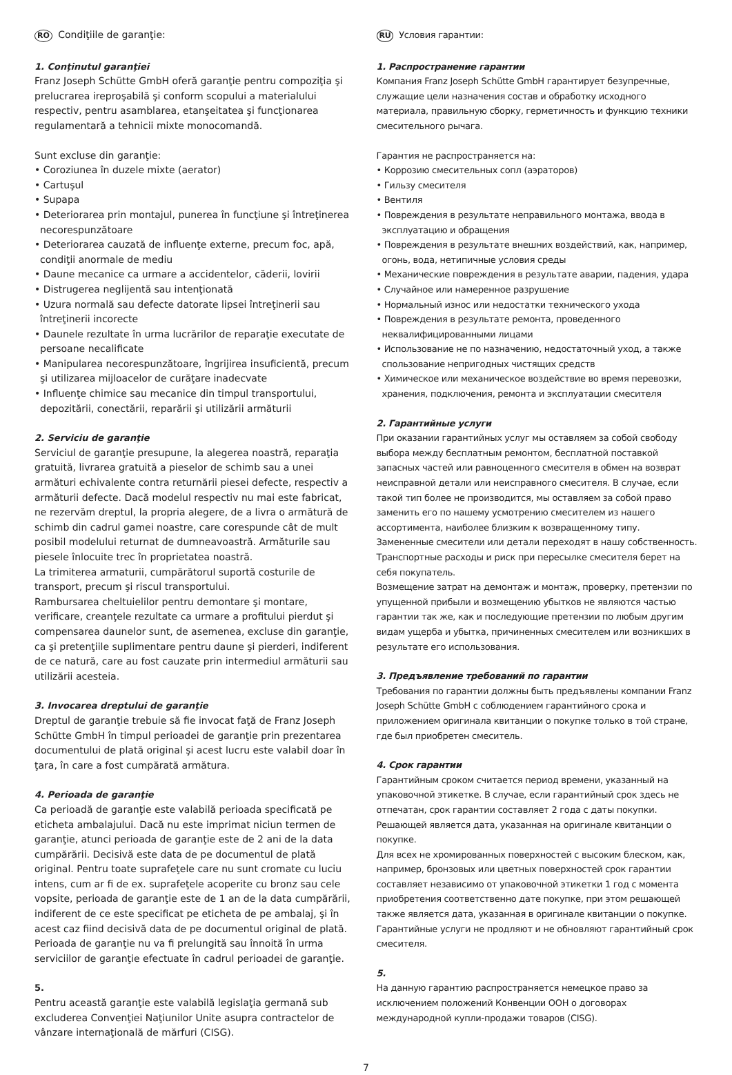RO Condiţiile de garanţie:
1. Conţinutul garanţiei
Franz Joseph Schütte GmbH oferă garanţie pentru compoziţia şi prelucrarea ireproşabilă şi conform scopului a materialului respectiv, pentru asamblarea, etanşeitatea şi funcţionarea regulamentară a tehnicii mixte monocomandă.
Sunt excluse din garanţie:
• Coroziunea în duzele mixte (aerator)
• Cartuşul
• Supapa
• Deteriorarea prin montajul, punerea în funcţiune şi întreţinerea necorespunzătoare
• Deteriorarea cauzată de influenţe externe, precum foc, apă, condiţii anormale de mediu
• Daune mecanice ca urmare a accidentelor, căderii, lovirii
• Distrugerea neglijentă sau intenţionată
• Uzura normală sau defecte datorate lipsei întreţinerii sau întreţinerii incorecte
• Daunele rezultate în urma lucrărilor de reparaţie executate de persoane necalificate
• Manipularea necorespunzătoare, îngrijirea insuficientă, precum şi utilizarea mijloacelor de curăţare inadecvate
• Influenţe chimice sau mecanice din timpul transportului, depozitării, conectării, reparării şi utilizării armăturii
2. Serviciu de garanţie
Serviciul de garanţie presupune, la alegerea noastră, reparaţia gratuită, livrarea gratuită a pieselor de schimb sau a unei armături echivalente contra returnării piesei defecte, respectiv a armăturii defecte. Dacă modelul respectiv nu mai este fabricat, ne rezervăm dreptul, la propria alegere, de a livra o armătură de schimb din cadrul gamei noastre, care corespunde cât de mult posibil modelului returnat de dumneavoastră. Armăturile sau piesele înlocuite trec în proprietatea noastră.
La trimiterea armaturii, cumpărătorul suportă costurile de transport, precum şi riscul transportului.
Rambursarea cheltuielilor pentru demontare şi montare, verificare, creanţele rezultate ca urmare a profitului pierdut şi compensarea daunelor sunt, de asemenea, excluse din garanţie, ca şi pretenţiile suplimentare pentru daune şi pierderi, indiferent de ce natură, care au fost cauzate prin intermediul armăturii sau utilizării acesteia.
3. Invocarea dreptului de garanţie
Dreptul de garanţie trebuie să fie invocat faţă de Franz Joseph Schütte GmbH în timpul perioadei de garanţie prin prezentarea documentului de plată original şi acest lucru este valabil doar în ţara, în care a fost cumpărată armătura.
4. Perioada de garanţie
Ca perioadă de garanţie este valabilă perioada specificată pe eticheta ambalajului. Dacă nu este imprimat niciun termen de garanţie, atunci perioada de garanţie este de 2 ani de la data cumpărării. Decisivă este data de pe documentul de plată original. Pentru toate suprafeţele care nu sunt cromate cu luciu intens, cum ar fi de ex. suprafeţele acoperite cu bronz sau cele vopsite, perioada de garanţie este de 1 an de la data cumpărării, indiferent de ce este specificat pe eticheta de pe ambalaj, şi în acest caz fiind decisivă data de pe documentul original de plată. Perioada de garanţie nu va fi prelungită sau înnoită în urma serviciilor de garanţie efectuate în cadrul perioadei de garanţie.
5.
Pentru această garanţie este valabilă legislaţia germană sub excluderea Convenţiei Naţiunilor Unite asupra contractelor de vânzare internaţională de mărfuri (CISG).
RU Условия гарантии:
1. Распространение гарантии
Компания Franz Joseph Schütte GmbH гарантирует безупречные, служащие цели назначения состав и обработку исходного материала, правильную сборку, герметичность и функцию техники смесительного рычага.
Гарантия не распространяется на:
• Коррозию смесительных сопл (аэраторов)
• Гильзу смесителя
• Вентиля
• Повреждения в результате неправильного монтажа, ввода в эксплуатацию и обращения
• Повреждения в результате внешних воздействий, как, например, огонь, вода, нетипичные условия среды
• Механические повреждения в результате аварии, падения, удара
• Случайное или намеренное разрушение
• Нормальный износ или недостатки технического ухода
• Повреждения в результате ремонта, проведенного неквалифицированными лицами
• Использование не по назначению, недостаточный уход, а также спользование непригодных чистящих средств
• Химическое или механическое воздействие во время перевозки, хранения, подключения, ремонта и эксплуатации смесителя
2. Гарантийные услуги
При оказании гарантийных услуг мы оставляем за собой свободу выбора между бесплатным ремонтом, бесплатной поставкой запасных частей или равноценного смесителя в обмен на возврат неисправной детали или неисправного смесителя. В случае, если такой тип более не производится, мы оставляем за собой право заменить его по нашему усмотрению смесителем из нашего ассортимента, наиболее близким к возвращенному типу. Замененные смесители или детали переходят в нашу собственность. Транспортные расходы и риск при пересылке смесителя берет на себя покупатель.
Возмещение затрат на демонтаж и монтаж, проверку, претензии по упущенной прибыли и возмещению убытков не являются частью гарантии так же, как и последующие претензии по любым другим видам ущерба и убытка, причиненных смесителем или возникших в результате его использования.
3. Предъявление требований по гарантии
Требования по гарантии должны быть предъявлены компании Franz Joseph Schütte GmbH с соблюдением гарантийного срока и приложением оригинала квитанции о покупке только в той стране, где был приобретен смеситель.
4. Срок гарантии
Гарантийным сроком считается период времени, указанный на упаковочной этикетке. В случае, если гарантийный срок здесь не отпечатан, срок гарантии составляет 2 года с даты покупки. Решающей является дата, указанная на оригинале квитанции о покупке.
Для всех не хромированных поверхностей с высоким блеском, как, например, бронзовых или цветных поверхностей срок гарантии составляет независимо от упаковочной этикетки 1 год с момента приобретения соответственно дате покупке, при этом решающей также является дата, указанная в оригинале квитанции о покупке. Гарантийные услуги не продляют и не обновляют гарантийный срок смесителя.
5.
На данную гарантию распространяется немецкое право за исключением положений Конвенции ООН о договорах международной купли-продажи товаров (CISG).
7